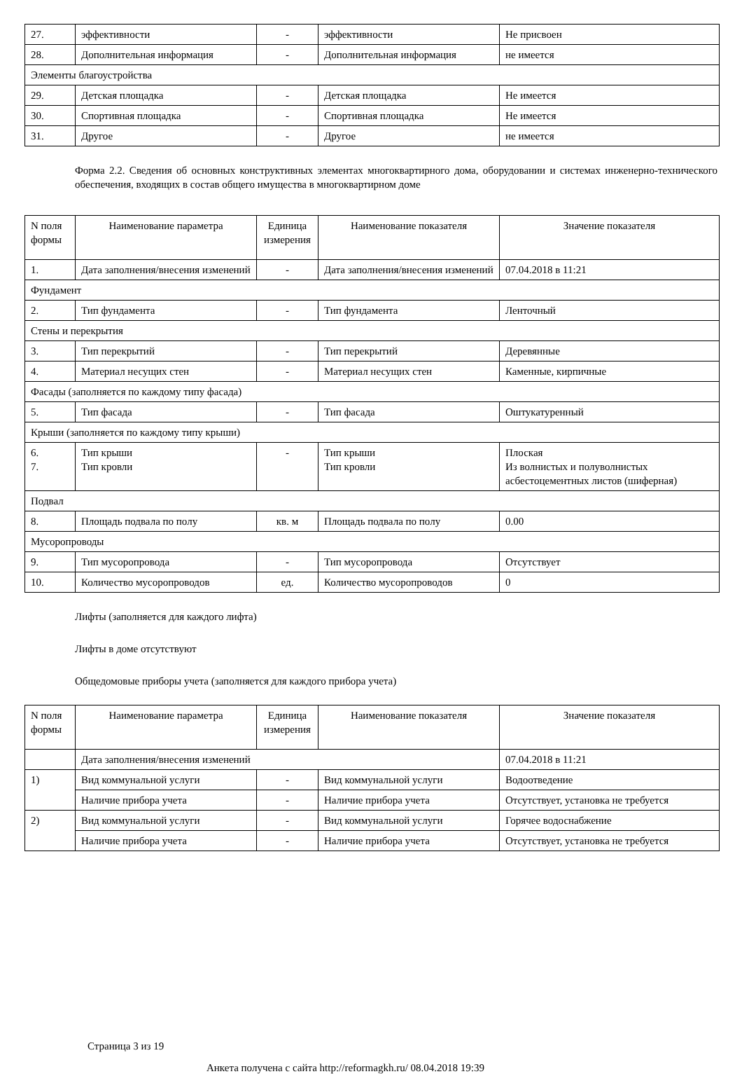| 27. | эффективности | - | эффективности | Не присвоен |
| 28. | Дополнительная информация | - | Дополнительная информация | не имеется |
| Элементы благоустройства | | | | |
| 29. | Детская площадка | - | Детская площадка | Не имеется |
| 30. | Спортивная площадка | - | Спортивная площадка | Не имеется |
| 31. | Другое | - | Другое | не имеется |
Форма 2.2. Сведения об основных конструктивных элементах многоквартирного дома, оборудовании и системах инженерно-технического обеспечения, входящих в состав общего имущества в многоквартирном доме
| N поля формы | Наименование параметра | Единица измерения | Наименование показателя | Значение показателя |
| --- | --- | --- | --- | --- |
| 1. | Дата заполнения/внесения изменений | - | Дата заполнения/внесения изменений | 07.04.2018 в 11:21 |
| Фундамент | | | | |
| 2. | Тип фундамента | - | Тип фундамента | Ленточный |
| Стены и перекрытия | | | | |
| 3. | Тип перекрытий | - | Тип перекрытий | Деревянные |
| 4. | Материал несущих стен | - | Материал несущих стен | Каменные, кирпичные |
| Фасады (заполняется по каждому типу фасада) | | | | |
| 5. | Тип фасада | - | Тип фасада | Оштукатуренный |
| Крыши (заполняется по каждому типу крыши) | | | | |
| 6. 7. | Тип крыши Тип кровли | - | Тип крыши Тип кровли | Плоская Из волнистых и полуволнистых асбестоцементных листов (шиферная) |
| Подвал | | | | |
| 8. | Площадь подвала по полу | кв. м | Площадь подвала по полу | 0.00 |
| Мусоропроводы | | | | |
| 9. | Тип мусоропровода | - | Тип мусоропровода | Отсутствует |
| 10. | Количество мусоропроводов | ед. | Количество мусоропроводов | 0 |
Лифты (заполняется для каждого лифта)
Лифты в доме отсутствуют
Общедомовые приборы учета (заполняется для каждого прибора учета)
| N поля формы | Наименование параметра | Единица измерения | Наименование показателя | Значение показателя |
| --- | --- | --- | --- | --- |
| | Дата заполнения/внесения изменений | | | 07.04.2018 в 11:21 |
| 1) | Вид коммунальной услуги | - | Вид коммунальной услуги | Водоотведение |
| | Наличие прибора учета | - | Наличие прибора учета | Отсутствует, установка не требуется |
| 2) | Вид коммунальной услуги | - | Вид коммунальной услуги | Горячее водоснабжение |
| | Наличие прибора учета | - | Наличие прибора учета | Отсутствует, установка не требуется |
Страница 3 из 19
Анкета получена с сайта http://reformagkh.ru/ 08.04.2018 19:39